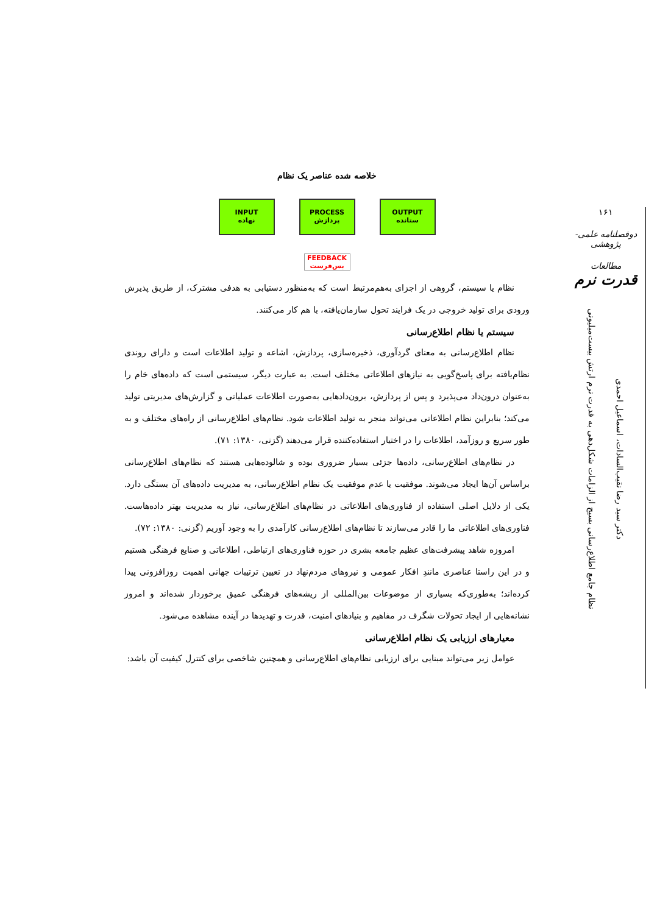۱۶۱
دوفصلنامه علمی-پژوهشی
مطالعات
قدرت نرم
دکتر سید رضا نقیب‌السادات، اسماعیل احمدی
نظام جامع اطلاع‌رسانی بسیج از الزامات شکل‌دهی به قدرت نرم ارتش بیست‌میلیونی
خلاصه شده عناصر یک نظام
INPUT
نهاده
PROCESS
پردازش
OUTPUT
ستانده
FEEDBACK
بس‌فرست
نظام یا سیستم، گروهی از اجزای به‌هم‌مرتبط است که به‌منظور دستیابی به هدفی مشترک، از طریق پذیرش ورودی برای تولید خروجی در یک فرایند تحول سازمان‌یافته، با هم کار می‌کنند.
سیستم یا نظام اطلاع‌رسانی
نظام اطلاع‌رسانی به معنای گردآوری، ذخیره‌سازی، پردازش، اشاعه و تولید اطلاعات است و دارای روندی نظام‌یافته برای پاسخ‌گویی به نیازهای اطلاعاتی مختلف است. به عبارت دیگر، سیستمی است که داده‌های خام را به‌عنوان درون‌داد می‌پذیرد و پس از پردازش، برون‌دادهایی به‌صورت اطلاعات عملیاتی و گزارش‌های مدیریتی تولید می‌کند؛ بنابراین نظام اطلاعاتی می‌تواند منجر به تولید اطلاعات شود. نظام‌های اطلاع‌رسانی از راه‌های مختلف و به طور سریع و روزآمد، اطلاعات را در اختیار استفاده‌کننده قرار می‌دهند (گزنی، ۱۳۸۰: ۷۱).
در نظام‌های اطلاع‌رسانی، داده‌ها جزئی بسیار ضروری بوده و شالوده‌هایی هستند که نظام‌های اطلاع‌رسانی براساس آن‌ها ایجاد می‌شوند. موفقیت یا عدم موفقیت یک نظام اطلاع‌رسانی، به مدیریت داده‌های آن بستگی دارد. یکی از دلایل اصلی استفاده از فناوری‌های اطلاعاتی در نظام‌های اطلاع‌رسانی، نیاز به مدیریت بهتر داده‌هاست. فناوری‌های اطلاعاتی ما را قادر می‌سازند تا نظام‌های اطلاع‌رسانی کارآمدی را به وجود آوریم (گزنی: ۱۳۸۰: ۷۲).
امروزه شاهد پیشرفت‌های عظیم جامعه بشری در حوزه فناوری‌های ارتباطی، اطلاعاتی و صنایع فرهنگی هستیم و در این راستا عناصری مانندِ افکار عمومی و نیروهای مردم‌نهاد در تعیین ترتیبات جهانی اهمیت روزافزونی پیدا کرده‌اند؛ به‌طوری‌که بسیاری از موضوعات بین‌المللی از ریشه‌های فرهنگی عمیق برخوردار شده‌اند و امروز نشانه‌هایی از ایجاد تحولات شگرف در مفاهیم و بنیادهای امنیت، قدرت و تهدیدها در آینده مشاهده می‌شود.
معیارهای ارزیابی یک نظام اطلاع‌رسانی
عوامل زیر می‌تواند مبنایی برای ارزیابی نظام‌های اطلاع‌رسانی و همچنین شاخصی برای کنترل کیفیت آن باشد: